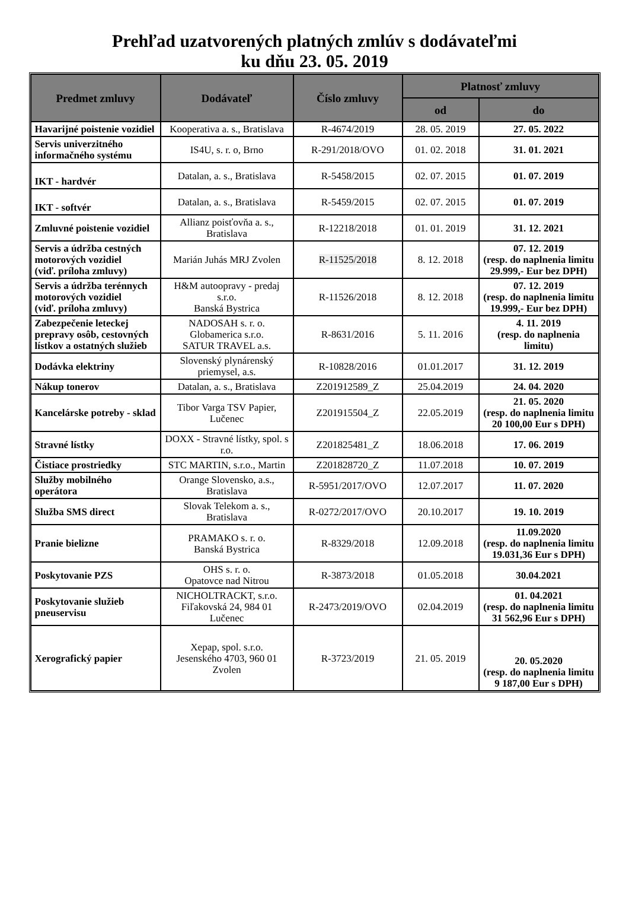Prehľad uzatvorených platných zmlúv s dodávateľmi
ku dňu 23. 05. 2019
| Predmet zmluvy | Dodávateľ | Číslo zmluvy | Platnosť zmluvy | |
| --- | --- | --- | --- | --- |
| | | | od | do |
| Havarijné poistenie vozidiel | Kooperativa a. s., Bratislava | R-4674/2019 | 28. 05. 2019 | 27. 05. 2022 |
| Servis univerzitného informačného systému | IS4U, s. r. o, Brno | R-291/2018/OVO | 01. 02. 2018 | 31. 01. 2021 |
| IKT - hardvér | Datalan, a. s., Bratislava | R-5458/2015 | 02. 07. 2015 | 01. 07. 2019 |
| IKT - softvér | Datalan, a. s., Bratislava | R-5459/2015 | 02. 07. 2015 | 01. 07. 2019 |
| Zmluvné poistenie vozidiel | Allianz poisťovňa a. s., Bratislava | R-12218/2018 | 01. 01. 2019 | 31. 12. 2021 |
| Servis a údržba cestných motorových vozidiel (viď. príloha zmluvy) | Marián Juhás MRJ Zvolen | R-11525/2018 | 8. 12. 2018 | 07. 12. 2019 (resp. do naplnenia limitu 29.999,- Eur bez DPH) |
| Servis a údržba terénnych motorových vozidiel (viď. príloha zmluvy) | H&M autoopravy - predaj s.r.o. Banská Bystrica | R-11526/2018 | 8. 12. 2018 | 07. 12. 2019 (resp. do naplnenia limitu 19.999,- Eur bez DPH) |
| Zabezpečenie leteckej prepravy osôb, cestovných lístkov a ostatných služieb | NADOSAH s. r. o. Globamerica s.r.o. SATUR TRAVEL a.s. | R-8631/2016 | 5. 11. 2016 | 4. 11. 2019 (resp. do naplnenia limitu) |
| Dodávka elektriny | Slovenský plynárenský priemysel, a.s. | R-10828/2016 | 01.01.2017 | 31. 12. 2019 |
| Nákup tonerov | Datalan, a. s., Bratislava | Z201912589_Z | 25.04.2019 | 24. 04. 2020 |
| Kancelárske potreby - sklad | Tibor Varga TSV Papier, Lučenec | Z201915504_Z | 22.05.2019 | 21. 05. 2020 (resp. do naplnenia limitu 20 100,00 Eur s DPH) |
| Stravné lístky | DOXX - Stravné lístky, spol. s r.o. | Z201825481_Z | 18.06.2018 | 17. 06. 2019 |
| Čistiace prostriedky | STC MARTIN, s.r.o., Martin | Z201828720_Z | 11.07.2018 | 10. 07. 2019 |
| Služby mobilného operátora | Orange Slovensko, a.s., Bratislava | R-5951/2017/OVO | 12.07.2017 | 11. 07. 2020 |
| Služba SMS direct | Slovak Telekom a. s., Bratislava | R-0272/2017/OVO | 20.10.2017 | 19. 10. 2019 |
| Pranie bielizne | PRAMAKO s. r. o. Banská Bystrica | R-8329/2018 | 12.09.2018 | 11.09.2020 (resp. do naplnenia limitu 19.031,36 Eur s DPH) |
| Poskytovanie PZS | OHS s. r. o. Opatovce nad Nitrou | R-3873/2018 | 01.05.2018 | 30.04.2021 |
| Poskytovanie služieb pneuservisu | NICHOLTRACKT, s.r.o. Fiľakovská 24, 984 01 Lučenec | R-2473/2019/OVO | 02.04.2019 | 01. 04.2021 (resp. do naplnenia limitu 31 562,96 Eur s DPH) |
| Xerografický papier | Xepap, spol. s.r.o. Jesenského 4703, 960 01 Zvolen | R-3723/2019 | 21. 05. 2019 | 20. 05.2020 (resp. do naplnenia limitu 9 187,00 Eur s DPH) |